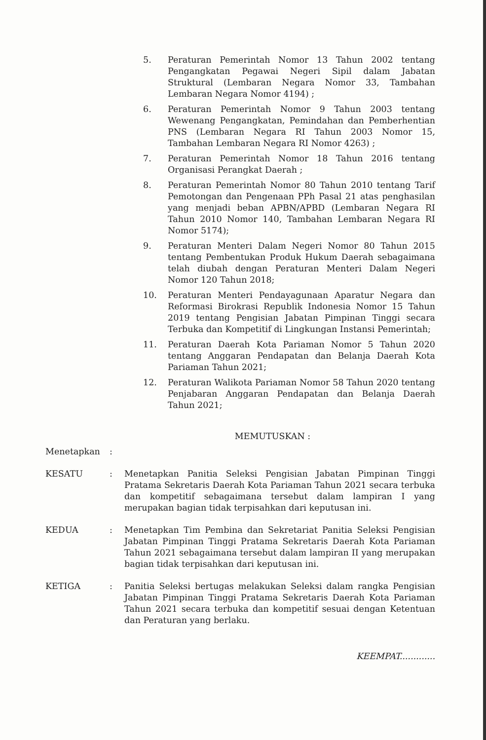5. Peraturan Pemerintah Nomor 13 Tahun 2002 tentang Pengangkatan Pegawai Negeri Sipil dalam Jabatan Struktural (Lembaran Negara Nomor 33, Tambahan Lembaran Negara Nomor 4194) ;
6. Peraturan Pemerintah Nomor 9 Tahun 2003 tentang Wewenang Pengangkatan, Pemindahan dan Pemberhentian PNS (Lembaran Negara RI Tahun 2003 Nomor 15, Tambahan Lembaran Negara RI Nomor 4263) ;
7. Peraturan Pemerintah Nomor 18 Tahun 2016 tentang Organisasi Perangkat Daerah ;
8. Peraturan Pemerintah Nomor 80 Tahun 2010 tentang Tarif Pemotongan dan Pengenaan PPh Pasal 21 atas penghasilan yang menjadi beban APBN/APBD (Lembaran Negara RI Tahun 2010 Nomor 140, Tambahan Lembaran Negara RI Nomor 5174);
9. Peraturan Menteri Dalam Negeri Nomor 80 Tahun 2015 tentang Pembentukan Produk Hukum Daerah sebagaimana telah diubah dengan Peraturan Menteri Dalam Negeri Nomor 120 Tahun 2018;
10. Peraturan Menteri Pendayagunaan Aparatur Negara dan Reformasi Birokrasi Republik Indonesia Nomor 15 Tahun 2019 tentang Pengisian Jabatan Pimpinan Tinggi secara Terbuka dan Kompetitif di Lingkungan Instansi Pemerintah;
11. Peraturan Daerah Kota Pariaman Nomor 5 Tahun 2020 tentang Anggaran Pendapatan dan Belanja Daerah Kota Pariaman Tahun 2021;
12. Peraturan Walikota Pariaman Nomor 58 Tahun 2020 tentang Penjabaran Anggaran Pendapatan dan Belanja Daerah Tahun 2021;
MEMUTUSKAN :
Menetapkan :
KESATU : Menetapkan Panitia Seleksi Pengisian Jabatan Pimpinan Tinggi Pratama Sekretaris Daerah Kota Pariaman Tahun 2021 secara terbuka dan kompetitif sebagaimana tersebut dalam lampiran I yang merupakan bagian tidak terpisahkan dari keputusan ini.
KEDUA : Menetapkan Tim Pembina dan Sekretariat Panitia Seleksi Pengisian Jabatan Pimpinan Tinggi Pratama Sekretaris Daerah Kota Pariaman Tahun 2021 sebagaimana tersebut dalam lampiran II yang merupakan bagian tidak terpisahkan dari keputusan ini.
KETIGA : Panitia Seleksi bertugas melakukan Seleksi dalam rangka Pengisian Jabatan Pimpinan Tinggi Pratama Sekretaris Daerah Kota Pariaman Tahun 2021 secara terbuka dan kompetitif sesuai dengan Ketentuan dan Peraturan yang berlaku.
KEEMPAT.............